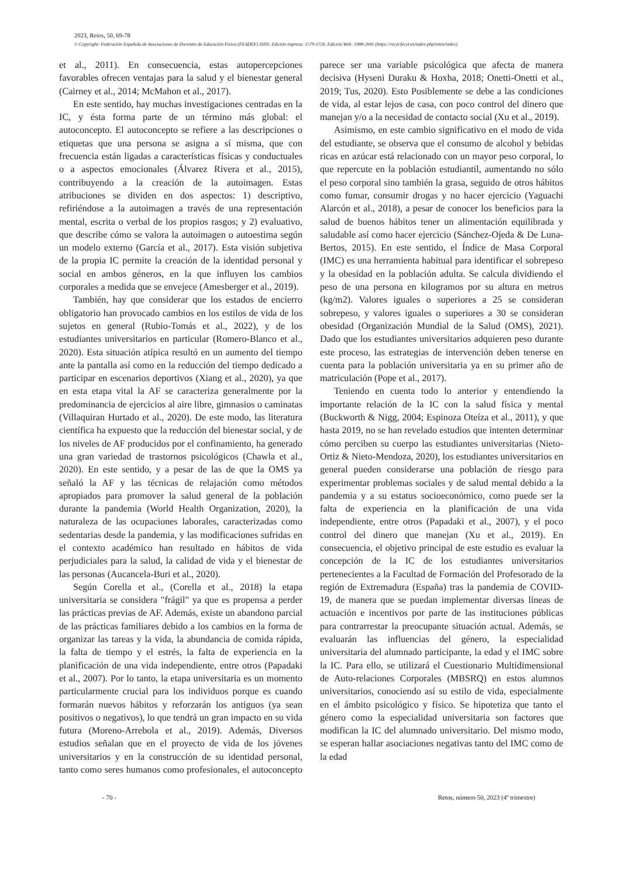2023, Retos, 50, 69-78
© Copyright: Federación Española de Asociaciones de Docentes de Educación Física (FEADEF) ISSN: Edición impresa: 1579-1726. Edición Web: 1988-2041 (https://recyt.fecyt.es/index.php/retos/index)
et al., 2011). En consecuencia, estas autopercepciones favorables ofrecen ventajas para la salud y el bienestar general (Cairney et al., 2014; McMahon et al., 2017).
En este sentido, hay muchas investigaciones centradas en la IC, y ésta forma parte de un término más global: el autoconcepto. El autoconcepto se refiere a las descripciones o etiquetas que una persona se asigna a sí misma, que con frecuencia están ligadas a características físicas y conductuales o a aspectos emocionales (Álvarez Rivera et al., 2015), contribuyendo a la creación de la autoimagen. Estas atribuciones se dividen en dos aspectos: 1) descriptivo, refiriéndose a la autoimagen a través de una representación mental, escrita o verbal de los propios rasgos; y 2) evaluativo, que describe cómo se valora la autoimagen o autoestima según un modelo externo (García et al., 2017). Esta visión subjetiva de la propia IC permite la creación de la identidad personal y social en ambos géneros, en la que influyen los cambios corporales a medida que se envejece (Amesberger et al., 2019).
También, hay que considerar que los estados de encierro obligatorio han provocado cambios en los estilos de vida de los sujetos en general (Rubio-Tomás et al., 2022), y de los estudiantes universitarios en particular (Romero-Blanco et al., 2020). Esta situación atípica resultó en un aumento del tiempo ante la pantalla así como en la reducción del tiempo dedicado a participar en escenarios deportivos (Xiang et al., 2020), ya que en esta etapa vital la AF se caracteriza generalmente por la predominancia de ejercicios al aire libre, gimnasios o caminatas (Villaquiran Hurtado et al., 2020). De este modo, las literatura científica ha expuesto que la reducción del bienestar social, y de los niveles de AF producidos por el confinamiento, ha generado una gran variedad de trastornos psicológicos (Chawla et al., 2020). En este sentido, y a pesar de las de que la OMS ya señaló la AF y las técnicas de relajación como métodos apropiados para promover la salud general de la población durante la pandemia (World Health Organization, 2020), la naturaleza de las ocupaciones laborales, caracterizadas como sedentarias desde la pandemia, y las modificaciones sufridas en el contexto académico han resultado en hábitos de vida perjudiciales para la salud, la calidad de vida y el bienestar de las personas (Aucancela-Buri et al., 2020).
Según Corella et al., (Corella et al., 2018) la etapa universitaria se considera "frágil" ya que es propensa a perder las prácticas previas de AF. Además, existe un abandono parcial de las prácticas familiares debido a los cambios en la forma de organizar las tareas y la vida, la abundancia de comida rápida, la falta de tiempo y el estrés, la falta de experiencia en la planificación de una vida independiente, entre otros (Papadaki et al., 2007). Por lo tanto, la etapa universitaria es un momento particularmente crucial para los individuos porque es cuando formarán nuevos hábitos y reforzarán los antiguos (ya sean positivos o negativos), lo que tendrá un gran impacto en su vida futura (Moreno-Arrebola et al., 2019). Además, Diversos estudios señalan que en el proyecto de vida de los jóvenes universitarios y en la construcción de su identidad personal, tanto como seres humanos como profesionales, el autoconcepto parece ser una variable psicológica que afecta de manera decisiva (Hyseni Duraku & Hoxha, 2018; Onetti-Onetti et al., 2019; Tus, 2020). Esto Posiblemente se debe a las condiciones de vida, al estar lejos de casa, con poco control del dinero que manejan y/o a la necesidad de contacto social (Xu et al., 2019).
Asimismo, en este cambio significativo en el modo de vida del estudiante, se observa que el consumo de alcohol y bebidas ricas en azúcar está relacionado con un mayor peso corporal, lo que repercute en la población estudiantil, aumentando no sólo el peso corporal sino también la grasa, seguido de otros hábitos como fumar, consumir drogas y no hacer ejercicio (Yaguachi Alarcón et al., 2018), a pesar de conocer los beneficios para la salud de buenos hábitos tener un alimentación equilibrada y saludable así como hacer ejercicio (Sánchez-Ojeda & De Luna-Bertos, 2015). En este sentido, el Índice de Masa Corporal (IMC) es una herramienta habitual para identificar el sobrepeso y la obesidad en la población adulta. Se calcula dividiendo el peso de una persona en kilogramos por su altura en metros (kg/m2). Valores iguales o superiores a 25 se consideran sobrepeso, y valores iguales o superiores a 30 se consideran obesidad (Organización Mundial de la Salud (OMS), 2021). Dado que los estudiantes universitarios adquieren peso durante este proceso, las estrategias de intervención deben tenerse en cuenta para la población universitaria ya en su primer año de matriculación (Pope et al., 2017).
Teniendo en cuenta todo lo anterior y entendiendo la importante relación de la IC con la salud física y mental (Buckworth & Nigg, 2004; Espinoza Oteíza et al., 2011), y que hasta 2019, no se han revelado estudios que intenten determinar cómo perciben su cuerpo las estudiantes universitarias (Nieto-Ortiz & Nieto-Mendoza, 2020), los estudiantes universitarios en general pueden considerarse una población de riesgo para experimentar problemas sociales y de salud mental debido a la pandemia y a su estatus socioeconómico, como puede ser la falta de experiencia en la planificación de una vida independiente, entre otros (Papadaki et al., 2007), y el poco control del dinero que manejan (Xu et al., 2019). En consecuencia, el objetivo principal de este estudio es evaluar la concepción de la IC de los estudiantes universitarios pertenecientes a la Facultad de Formación del Profesorado de la región de Extremadura (España) tras la pandemia de COVID-19, de manera que se puedan implementar diversas líneas de actuación e incentivos por parte de las instituciones públicas para contrarrestar la preocupante situación actual. Además, se evaluarán las influencias del género, la especialidad universitaria del alumnado participante, la edad y el IMC sobre la IC. Para ello, se utilizará el Cuestionario Multidimensional de Auto-relaciones Corporales (MBSRQ) en estos alumnos universitarios, conociendo así su estilo de vida, especialmente en el ámbito psicológico y físico. Se hipotetiza que tanto el género como la especialidad universitaria son factores que modifican la IC del alumnado universitario. Del mismo modo, se esperan hallar asociaciones negativas tanto del IMC como de la edad
- 70 - Retos, número 50, 2023 (4º trimestre)